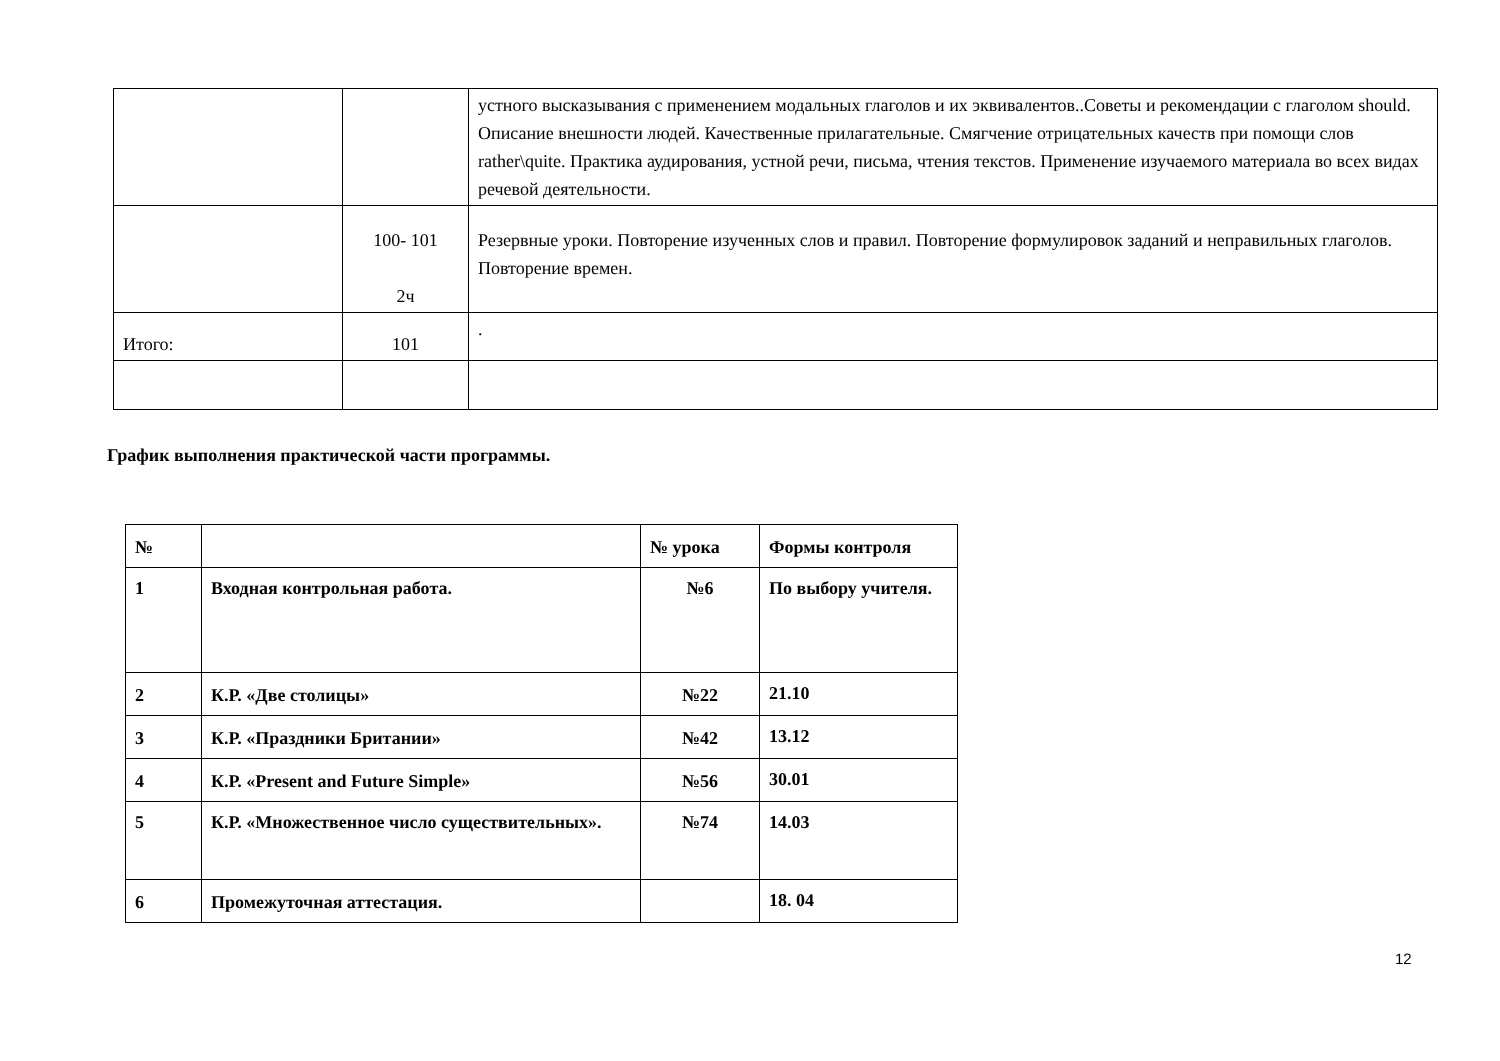| | | устного высказывания с применением модальных глаголов и их эквивалентов..Советы и рекомендации с глаголом should. Описание внешности людей. Качественные прилагательные. Смягчение отрицательных качеств при помощи слов rather\quite. Практика аудирования, устной речи, письма, чтения текстов. Применение изучаемого материала во всех видах речевой деятельности. |
| | 100- 101 2ч | Резервные уроки. Повторение изученных слов и правил. Повторение формулировок заданий и неправильных глаголов. Повторение времен. |
| Итого: | 101 | . |
График выполнения практической части программы.
| № | | № урока | Формы контроля |
| --- | --- | --- | --- |
| 1 | Входная контрольная работа. | №6 | По выбору учителя. |
| 2 | К.Р. «Две столицы» | №22 | 21.10 |
| 3 | К.Р. «Праздники Британии» | №42 | 13.12 |
| 4 | К.Р. «Present and Future Simple» | №56 | 30.01 |
| 5 | К.Р. «Множественное число существительных». | №74 | 14.03 |
| 6 | Промежуточная аттестация. | | 18. 04 |
12